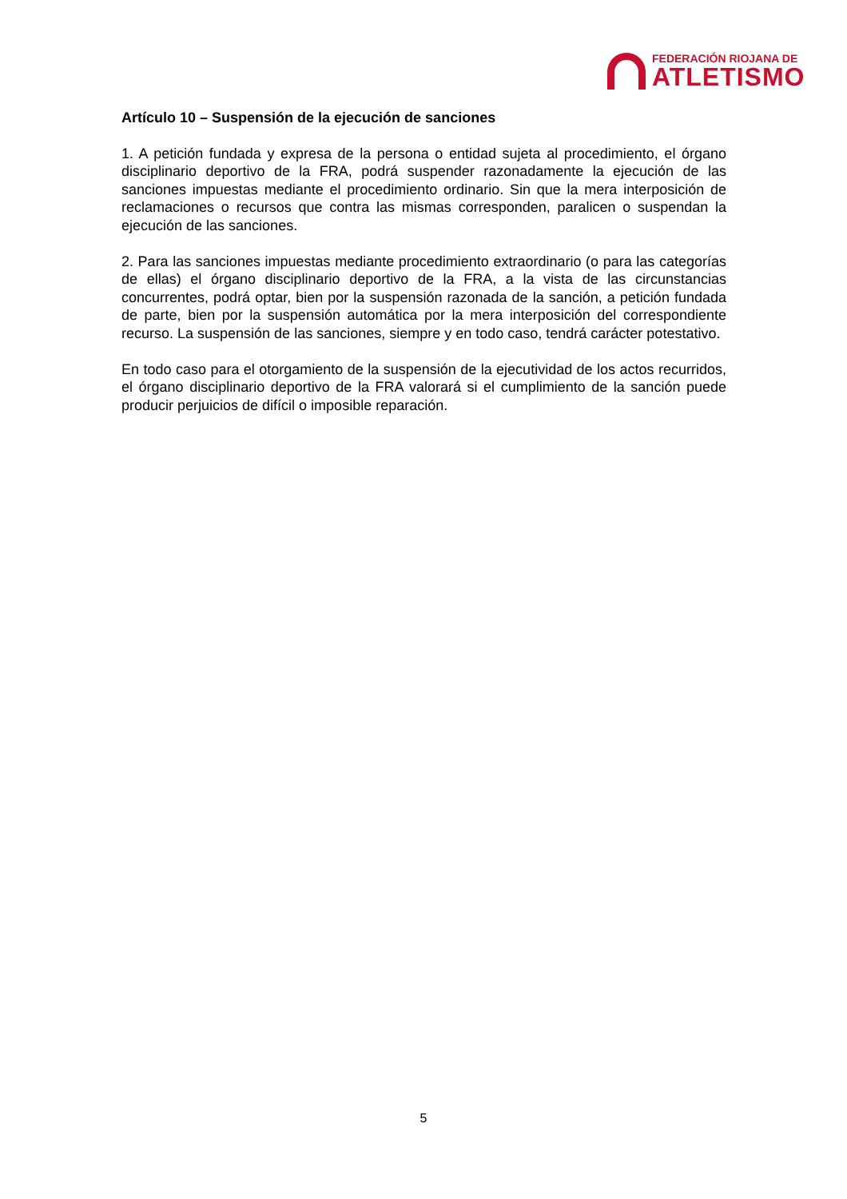FEDERACIÓN RIOJANA DE
ATLETISMO
Artículo 10 – Suspensión de la ejecución de sanciones
1. A petición fundada y expresa de la persona o entidad sujeta al procedimiento, el órgano disciplinario deportivo de la FRA, podrá suspender razonadamente la ejecución de las sanciones impuestas mediante el procedimiento ordinario. Sin que la mera interposición de reclamaciones o recursos que contra las mismas corresponden, paralicen o suspendan la ejecución de las sanciones.
2. Para las sanciones impuestas mediante procedimiento extraordinario (o para las categorías de ellas) el órgano disciplinario deportivo de la FRA, a la vista de las circunstancias concurrentes, podrá optar, bien por la suspensión razonada de la sanción, a petición fundada de parte, bien por la suspensión automática por la mera interposición del correspondiente recurso. La suspensión de las sanciones, siempre y en todo caso, tendrá carácter potestativo.
En todo caso para el otorgamiento de la suspensión de la ejecutividad de los actos recurridos, el órgano disciplinario deportivo de la FRA valorará si el cumplimiento de la sanción puede producir perjuicios de difícil o imposible reparación.
5